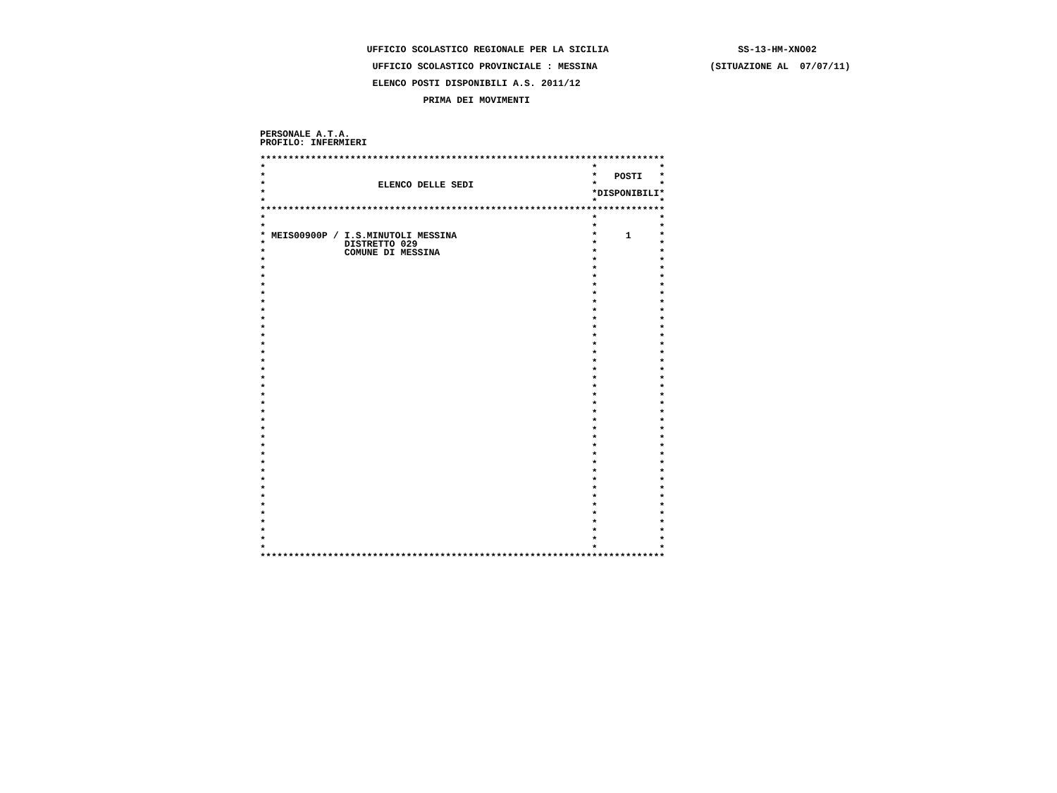UFFICIO SCOLASTICO REGIONALE PER LA SICILIA                       SS-13-HM-XNO02

                    UFFICIO SCOLASTICO PROVINCIALE : MESSINA                    (SITUAZIONE AL  07/07/11)

                    ELENCO POSTI DISPONIBILI A.S. 2011/12

                             PRIMA DEI MOVIMENTI



PERSONALE A.T.A.
PROFILO: INFERMIERI

************************************************************************
*                                                          *           *
*                                                          *   POSTI   *
*                    ELENCO DELLE SEDI                     *           *
*                                                          *DISPONIBILI*
*                                                          *           *
************************************************************************
*                                                          *           *
*                                                          *           *
* MEIS00900P / I.S.MINUTOLI MESSINA                        *     1     *
*              DISTRETTO 029                               *           *
*              COMUNE DI MESSINA                           *           *
*                                                          *           *
*                                                          *           *
*                                                          *           *
*                                                          *           *
*                                                          *           *
*                                                          *           *
*                                                          *           *
*                                                          *           *
*                                                          *           *
*                                                          *           *
*                                                          *           *
*                                                          *           *
*                                                          *           *
*                                                          *           *
*                                                          *           *
*                                                          *           *
*                                                          *           *
*                                                          *           *
*                                                          *           *
*                                                          *           *
*                                                          *           *
*                                                          *           *
*                                                          *           *
*                                                          *           *
*                                                          *           *
*                                                          *           *
*                                                          *           *
*                                                          *           *
*                                                          *           *
*                                                          *           *
*                                                          *           *
*                                                          *           *
*                                                          *           *
*                                                          *           *
*                                                          *           *
************************************************************************